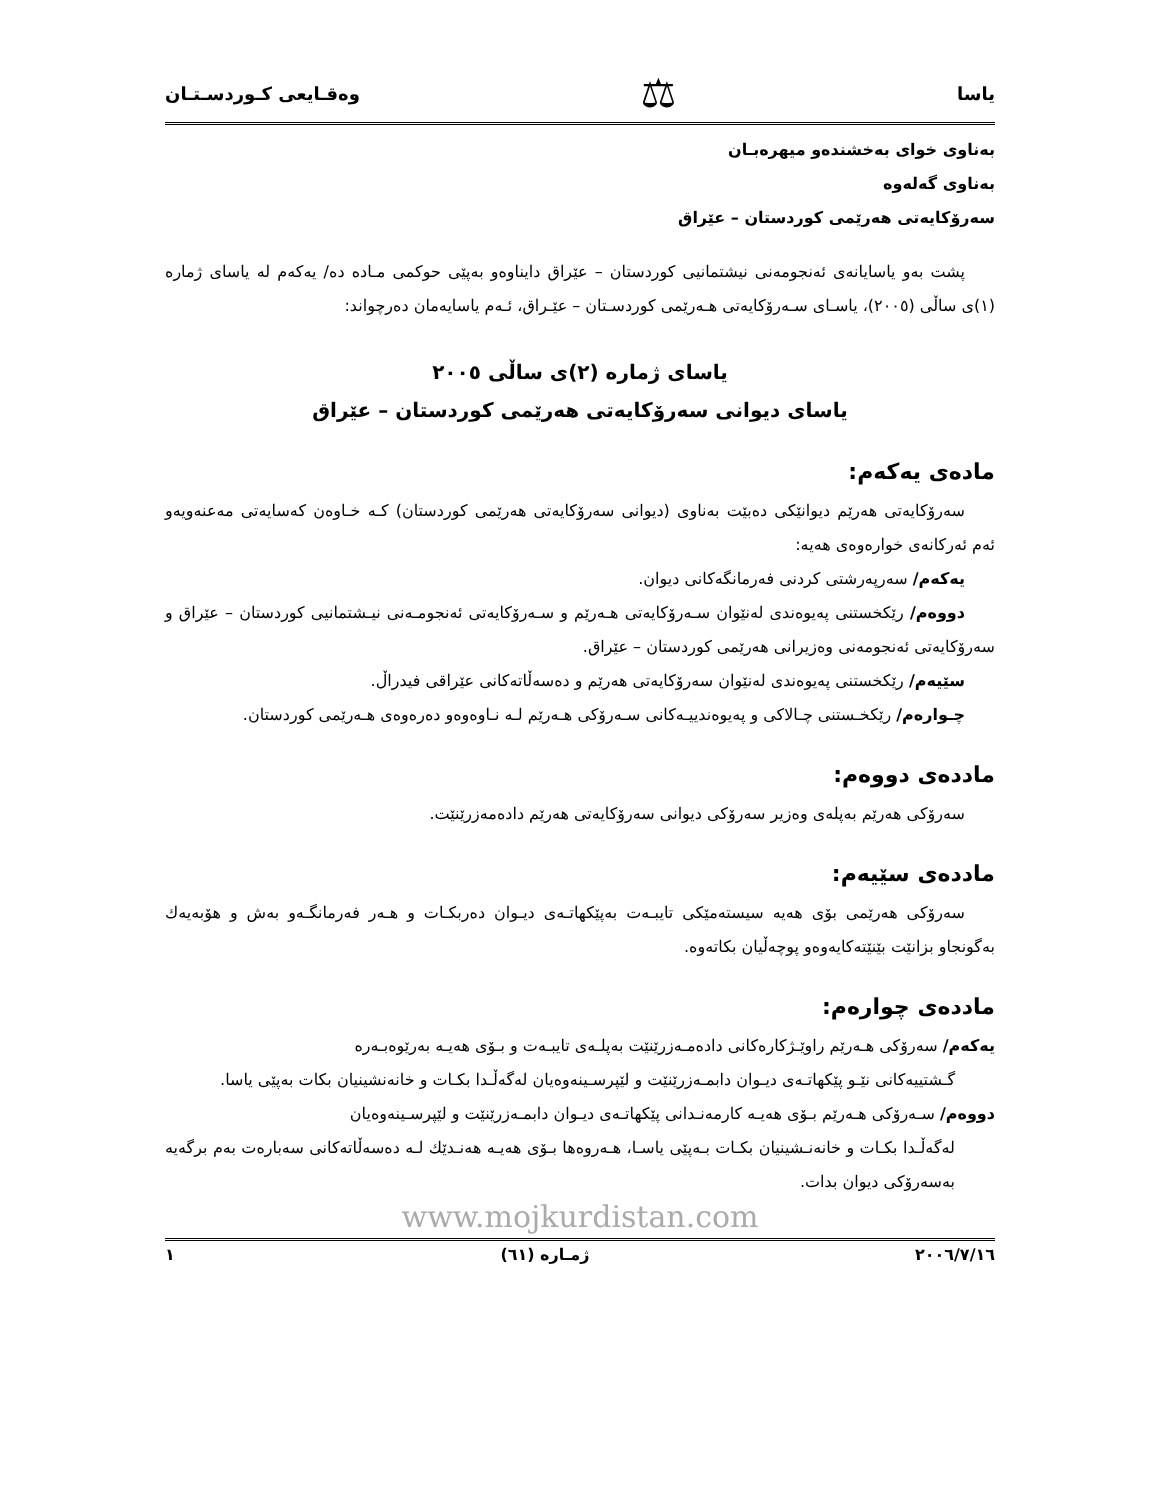یاسا ⚖ وەقـایعی کـوردسـتـان
بەناوی خوای بەخشندەو میهرەبـان
بەناوی گەلەوە
سەرۆکایەتی هەرێمی کوردستان – عێراق
پشت بەو یاسایانەی ئەنجومەنی نیشتمانیی کوردستان – عێراق دایناوەو بەپێی حوکمی مـادە دە/ یەکەم لە یاسای ژمارە (١)ی ساڵی (٢٠٠٥)، یاسـای سـەرۆکایەتی هـەرێمی کوردسـتان – عێـراق، ئـەم یاسایەمان دەرچواند:
یاسای ژمارە (٢)ی ساڵی ٢٠٠٥
یاسای دیوانی سەرۆکایەتی هەرێمی کوردستان – عێراق
مادەی یەکەم:
سەرۆکایەتی هەرێم دیوانێکی دەبێت بەناوی (دیوانی سەرۆکایەتی هەرێمی کوردستان) کـە خـاوەن کەسایەتی مەعنەویەو ئەم ئەرکانەی خوارەوەی هەیە:
یەکەم/ سەرپەرشتی کردنی فەرمانگەکانی دیوان.
دووەم/ رێکخستنی پەیوەندی لەنێوان سـەرۆکایەتی هـەرێم و سـەرۆکایەتی ئەنجومـەنی نیـشتمانیی کوردستان – عێراق و سەرۆکایەتی ئەنجومەنی وەزیرانی هەرێمی کوردستان – عێراق.
سێیەم/ رێکخستنی پەیوەندی لەنێوان سەرۆکایەتی هەرێم و دەسەڵاتەکانی عێراقی فیدراڵ.
چـوارەم/ رێکخـستنی چـالاکی و پەیوەندییـەکانی سـەرۆکی هـەرێم لـە نـاوەوەو دەرەوەی هـەرێمی کوردستان.
ماددەی دووەم:
سەرۆکی هەرێم بەپلەی وەزیر سەرۆکی دیوانی سەرۆکایەتی هەرێم دادەمەزرێنێت.
ماددەی سێیەم:
سەرۆکی هەرێمی بۆی هەیە سیستەمێکی تایبـەت بەپێکهاتـەی دیـوان دەربکـات و هـەر فەرمانگـەو بەش و هۆبەیەك بەگونجاو بزانێت بێنێتەکایەوەو پوچەڵیان بکاتەوە.
ماددەی چوارەم:
یەکەم/ سەرۆکی هـەرێم راوێـژکارەکانی دادەمـەزرێنێت بەپلـەی تایبـەت و بـۆی هەیـە بەرێوەبـەرە
گـشتییەکانی نێـو پێکهاتـەی دیـوان دابمـەزرێنێت و لێپرسـینەوەیان لەگەڵـدا بکـات و خانەنشینیان بکات بەپێی یاسا.
دووەم/ سـەرۆکی هـەرێم بـۆی هەیـە کارمەنـدانی پێکهاتـەی دیـوان دابمـەزرێنێت و لێپرسـینەوەیان
لەگەڵـدا بکـات و خانەنـشینیان بکـات بـەپێی یاسـا، هـەروەها بـۆی هەیـە هەنـدێك لـە دەسەڵاتەکانی سەبارەت بەم برگەیە بەسەرۆکی دیوان بدات.
www.mojkurdistan.com
٢٠٠٦/٧/١٦ ژمـارە (٦١) ١